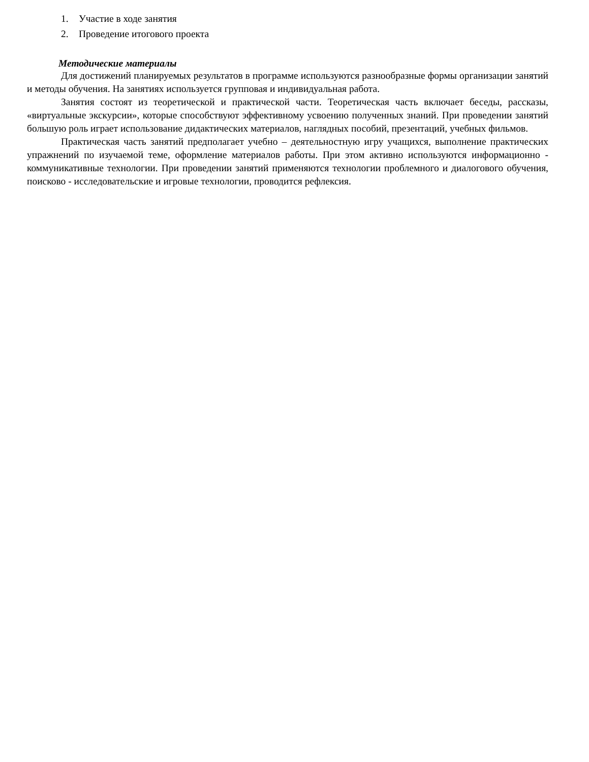1. Участие в ходе занятия
2. Проведение итогового проекта
Методические материалы
Для достижений планируемых результатов в программе используются разнообразные формы организации занятий и методы обучения. На занятиях используется групповая и индивидуальная работа.
Занятия состоят из теоретической и практической части. Теоретическая часть включает беседы, рассказы, «виртуальные экскурсии», которые способствуют эффективному усвоению полученных знаний. При проведении занятий большую роль играет использование дидактических материалов, наглядных пособий, презентаций, учебных фильмов.
Практическая часть занятий предполагает учебно – деятельностную игру учащихся, выполнение практических упражнений по изучаемой теме, оформление материалов работы. При этом активно используются информационно - коммуникативные технологии. При проведении занятий применяются технологии проблемного и диалогового обучения, поисково - исследовательские и игровые технологии, проводится рефлексия.